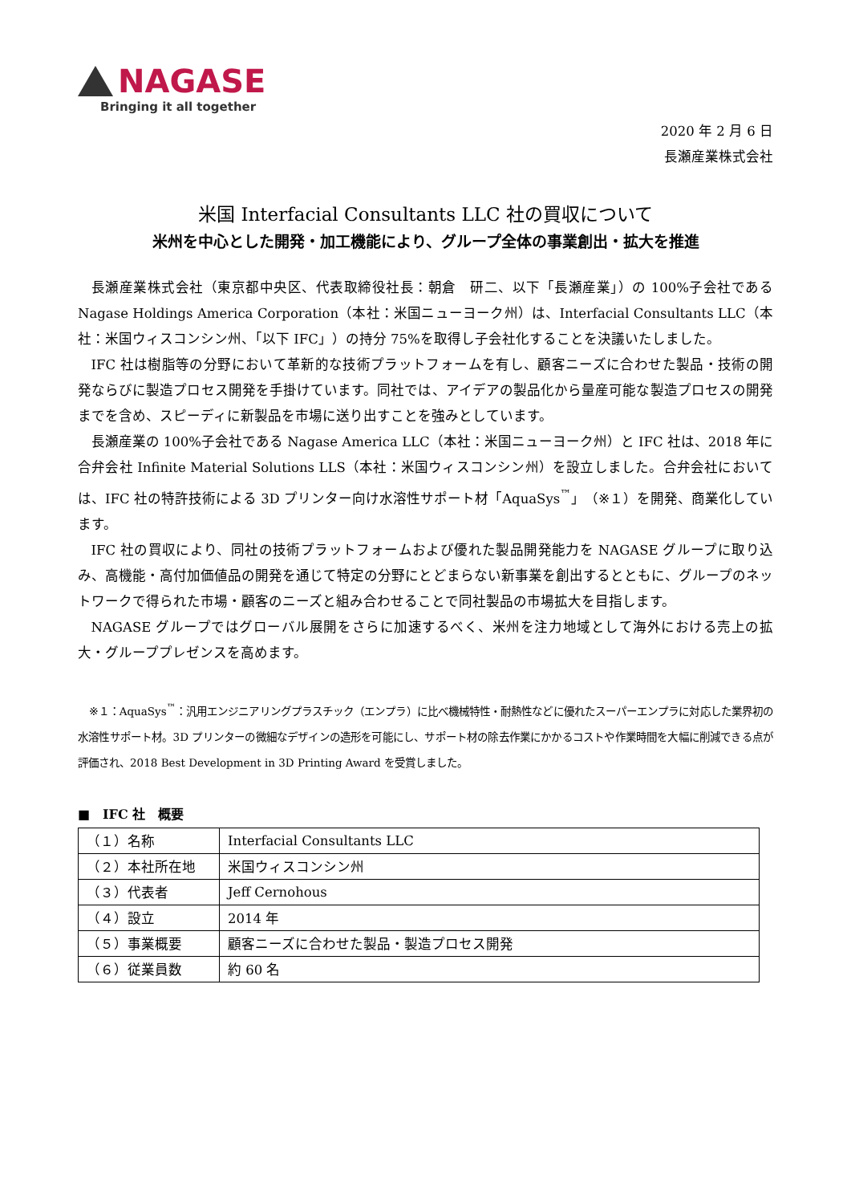NAGASE
Bringing it all together
2020 年 2 月 6 日
長瀬産業株式会社
米国 Interfacial Consultants LLC 社の買収について
米州を中心とした開発・加工機能により、グループ全体の事業創出・拡大を推進
長瀬産業株式会社（東京都中央区、代表取締役社長：朝倉　研二、以下「長瀬産業」）の 100%子会社である Nagase Holdings America Corporation（本社：米国ニューヨーク州）は、Interfacial Consultants LLC（本社：米国ウィスコンシン州、「以下 IFC」）の持分 75%を取得し子会社化することを決議いたしました。
IFC 社は樹脂等の分野において革新的な技術プラットフォームを有し、顧客ニーズに合わせた製品・技術の開発ならびに製造プロセス開発を手掛けています。同社では、アイデアの製品化から量産可能な製造プロセスの開発までを含め、スピーディに新製品を市場に送り出すことを強みとしています。
長瀬産業の 100%子会社である Nagase America LLC（本社：米国ニューヨーク州）と IFC 社は、2018 年に合弁会社 Infinite Material Solutions LLS（本社：米国ウィスコンシン州）を設立しました。合弁会社においては、IFC 社の特許技術による 3D プリンター向け水溶性サポート材「AquaSys<sup>™</sup>」（※１）を開発、商業化しています。
IFC 社の買収により、同社の技術プラットフォームおよび優れた製品開発能力を NAGASE グループに取り込み、高機能・高付加価値品の開発を通じて特定の分野にとどまらない新事業を創出するとともに、グループのネットワークで得られた市場・顧客のニーズと組み合わせることで同社製品の市場拡大を目指します。
NAGASE グループではグローバル展開をさらに加速するべく、米州を注力地域として海外における売上の拡大・グループプレゼンスを高めます。
※１：AquaSys<sup>™</sup>：汎用エンジニアリングプラスチック（エンプラ）に比べ機械特性・耐熱性などに優れたスーパーエンプラに対応した業界初の水溶性サポート材。3D プリンターの微細なデザインの造形を可能にし、サポート材の除去作業にかかるコストや作業時間を大幅に削減できる点が評価され、2018 Best Development in 3D Printing Award を受賞しました。
■　IFC 社　概要
| （１）名称 | Interfacial Consultants LLC |
| （２）本社所在地 | 米国ウィスコンシン州 |
| （３）代表者 | Jeff Cernohous |
| （４）設立 | 2014 年 |
| （５）事業概要 | 顧客ニーズに合わせた製品・製造プロセス開発 |
| （６）従業員数 | 約 60 名 |